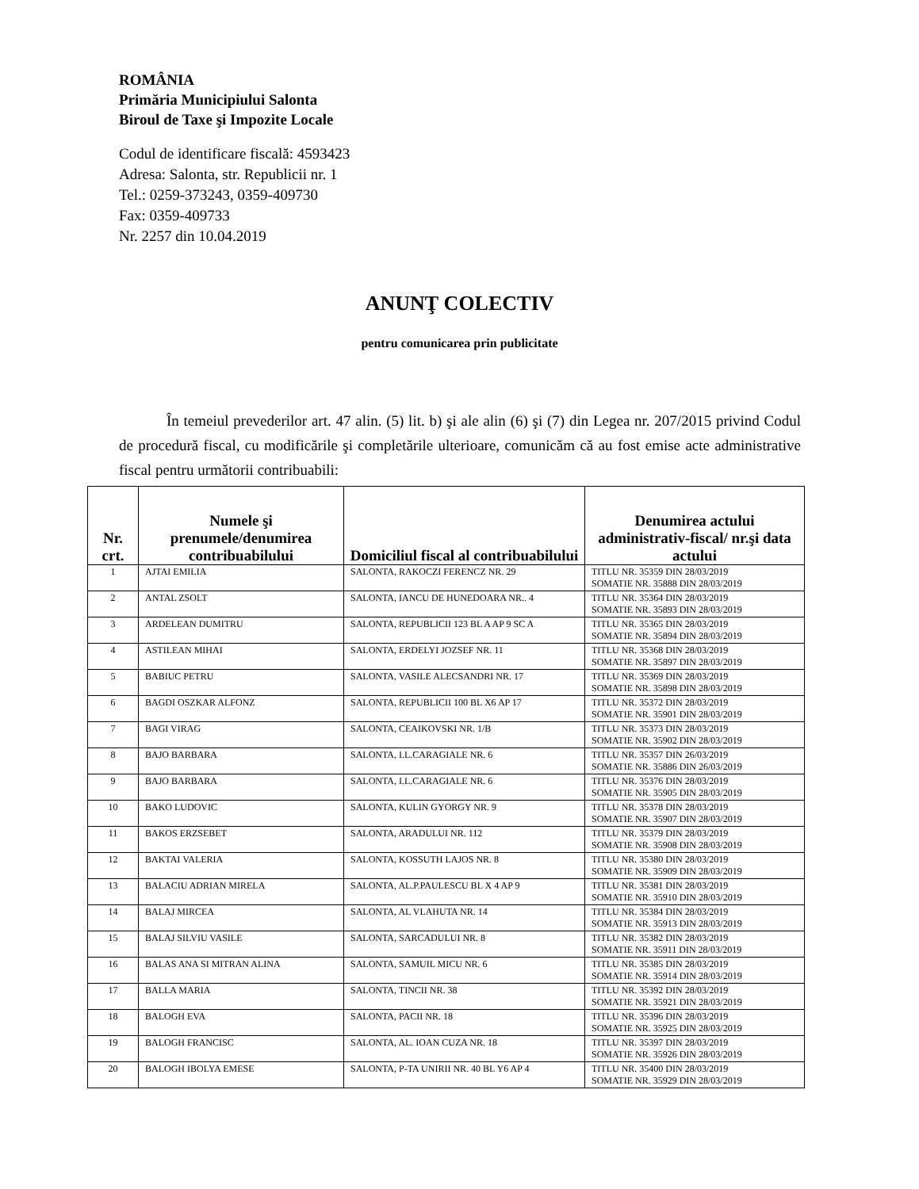ROMÂNIA
Primăria Municipiului Salonta
Biroul de Taxe şi Impozite Locale
Codul de identificare fiscală: 4593423
Adresa: Salonta, str. Republicii nr. 1
Tel.: 0259-373243, 0359-409730
Fax: 0359-409733
Nr. 2257 din 10.04.2019
ANUNŢ COLECTIV
pentru comunicarea prin publicitate
În temeiul prevederilor art. 47 alin. (5) lit. b) şi ale alin (6) şi (7) din Legea nr. 207/2015 privind Codul de procedură fiscal, cu modificările şi completările ulterioare, comunicăm că au fost emise acte administrative fiscal pentru următorii contribuabili:
| Nr. crt. | Numele şi prenumele/denumirea contribuabilului | Domiciliul fiscal al contribuabilului | Denumirea actului administrativ-fiscal/ nr.şi data actului |
| --- | --- | --- | --- |
| 1 | AJTAI EMILIA | SALONTA, RAKOCZI FERENCZ NR. 29 | TITLU NR. 35359 DIN 28/03/2019 SOMATIE NR. 35888 DIN 28/03/2019 |
| 2 | ANTAL ZSOLT | SALONTA, IANCU DE HUNEDOARA NR.. 4 | TITLU NR. 35364 DIN 28/03/2019 SOMATIE NR. 35893 DIN 28/03/2019 |
| 3 | ARDELEAN DUMITRU | SALONTA, REPUBLICII 123 BL A AP 9 SC A | TITLU NR. 35365 DIN 28/03/2019 SOMATIE NR. 35894 DIN 28/03/2019 |
| 4 | ASTILEAN MIHAI | SALONTA, ERDELYI JOZSEF NR. 11 | TITLU NR. 35368 DIN 28/03/2019 SOMATIE NR. 35897 DIN 28/03/2019 |
| 5 | BABIUC PETRU | SALONTA, VASILE ALECSANDRI NR. 17 | TITLU NR. 35369 DIN 28/03/2019 SOMATIE NR. 35898 DIN 28/03/2019 |
| 6 | BAGDI OSZKAR ALFONZ | SALONTA, REPUBLICII 100 BL X6 AP 17 | TITLU NR. 35372 DIN 28/03/2019 SOMATIE NR. 35901 DIN 28/03/2019 |
| 7 | BAGI VIRAG | SALONTA, CEAIKOVSKI NR. 1/B | TITLU NR. 35373 DIN 28/03/2019 SOMATIE NR. 35902 DIN 28/03/2019 |
| 8 | BAJO BARBARA | SALONTA, I.L.CARAGIALE NR. 6 | TITLU NR. 35357 DIN 26/03/2019 SOMATIE NR. 35886 DIN 26/03/2019 |
| 9 | BAJO BARBARA | SALONTA, I.L.CARAGIALE NR. 6 | TITLU NR. 35376 DIN 28/03/2019 SOMATIE NR. 35905 DIN 28/03/2019 |
| 10 | BAKO LUDOVIC | SALONTA, KULIN GYORGY NR. 9 | TITLU NR. 35378 DIN 28/03/2019 SOMATIE NR. 35907 DIN 28/03/2019 |
| 11 | BAKOS ERZSEBET | SALONTA, ARADULUI NR. 112 | TITLU NR. 35379 DIN 28/03/2019 SOMATIE NR. 35908 DIN 28/03/2019 |
| 12 | BAKTAI VALERIA | SALONTA, KOSSUTH LAJOS NR. 8 | TITLU NR. 35380 DIN 28/03/2019 SOMATIE NR. 35909 DIN 28/03/2019 |
| 13 | BALACIU ADRIAN MIRELA | SALONTA, AL.P.PAULESCU BL X 4 AP 9 | TITLU NR. 35381 DIN 28/03/2019 SOMATIE NR. 35910 DIN 28/03/2019 |
| 14 | BALAJ MIRCEA | SALONTA, AL VLAHUTA NR. 14 | TITLU NR. 35384 DIN 28/03/2019 SOMATIE NR. 35913 DIN 28/03/2019 |
| 15 | BALAJ SILVIU VASILE | SALONTA, SARCADULUI NR. 8 | TITLU NR. 35382 DIN 28/03/2019 SOMATIE NR. 35911 DIN 28/03/2019 |
| 16 | BALAS ANA SI MITRAN ALINA | SALONTA, SAMUIL MICU NR. 6 | TITLU NR. 35385 DIN 28/03/2019 SOMATIE NR. 35914 DIN 28/03/2019 |
| 17 | BALLA MARIA | SALONTA, TINCII NR. 38 | TITLU NR. 35392 DIN 28/03/2019 SOMATIE NR. 35921 DIN 28/03/2019 |
| 18 | BALOGH EVA | SALONTA, PACII NR. 18 | TITLU NR. 35396 DIN 28/03/2019 SOMATIE NR. 35925 DIN 28/03/2019 |
| 19 | BALOGH FRANCISC | SALONTA, AL. IOAN CUZA NR. 18 | TITLU NR. 35397 DIN 28/03/2019 SOMATIE NR. 35926 DIN 28/03/2019 |
| 20 | BALOGH IBOLYA EMESE | SALONTA, P-TA UNIRII NR. 40 BL Y6 AP 4 | TITLU NR. 35400 DIN 28/03/2019 SOMATIE NR. 35929 DIN 28/03/2019 |